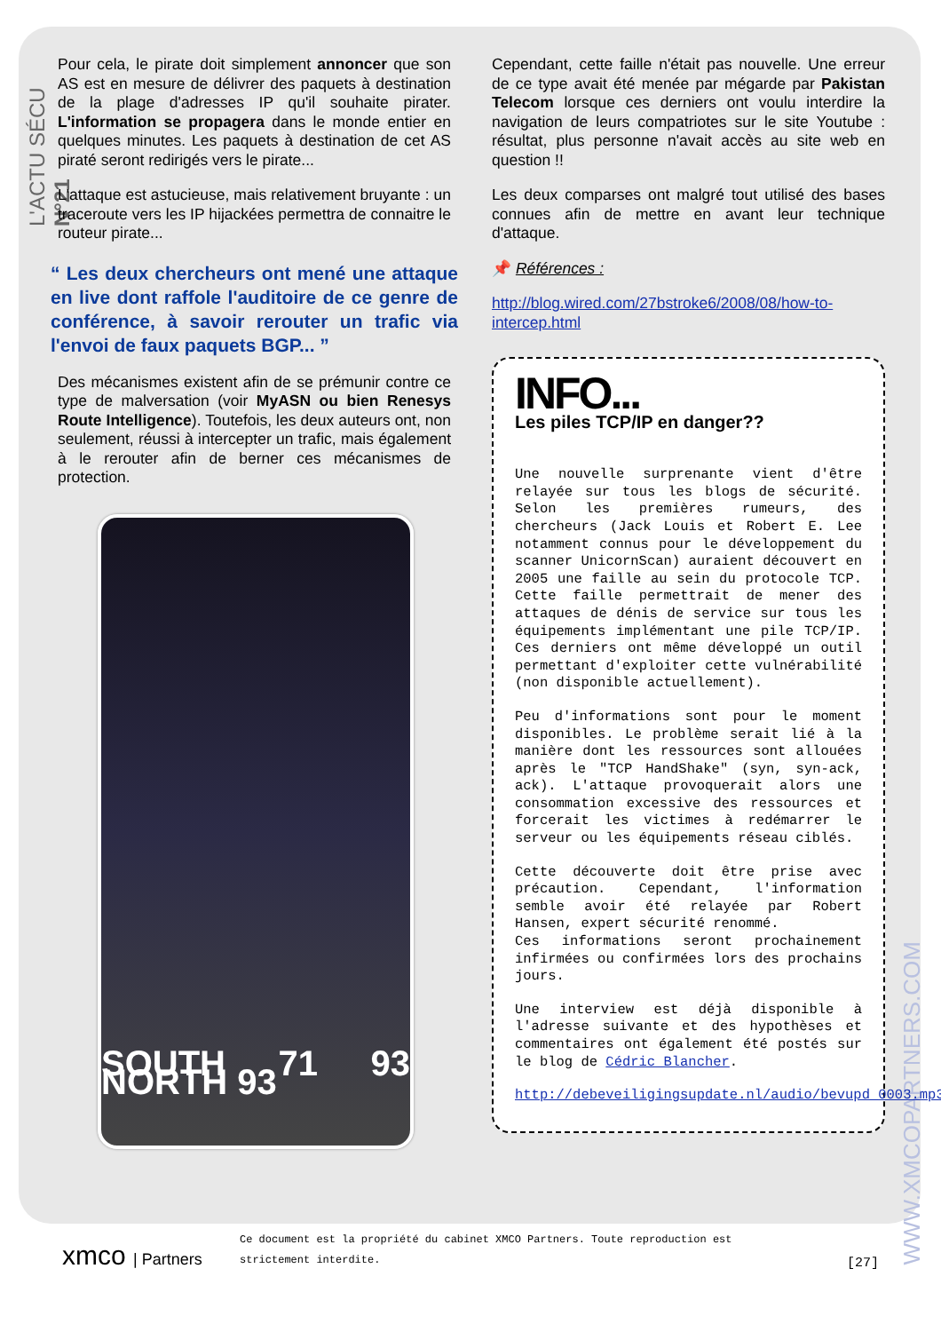L'ACTU SÉCU N°21
WWW.XMCOPARTNERS.COM
Pour cela, le pirate doit simplement annoncer que son AS est en mesure de délivrer des paquets à destination de la plage d'adresses IP qu'il souhaite pirater. L'information se propagera dans le monde entier en quelques minutes. Les paquets à destination de cet AS piraté seront redirigés vers le pirate...
L'attaque est astucieuse, mais relativement bruyante : un traceroute vers les IP hijackées permettra de connaitre le routeur pirate...
“ Les deux chercheurs ont mené une attaque en live dont raffole l'auditoire de ce genre de conférence, à savoir rerouter un trafic via l'envoi de faux paquets BGP... ”
Des mécanismes existent afin de se prémunir contre ce type de malversation (voir MyASN ou bien Renesys Route Intelligence). Toutefois, les deux auteurs ont, non seulement, réussi à intercepter un trafic, mais également à le rerouter afin de berner ces mécanismes de protection.
SOUTH 71 93 NORTH 93
Cependant, cette faille n'était pas nouvelle. Une erreur de ce type avait été menée par mégarde par Pakistan Telecom lorsque ces derniers ont voulu interdire la navigation de leurs compatriotes sur le site Youtube : résultat, plus personne n'avait accès au site web en question !!
Les deux comparses ont malgré tout utilisé des bases connues afin de mettre en avant leur technique d'attaque.
📌 Références :
http://blog.wired.com/27bstroke6/2008/08/how-to-intercep.html
INFO...
Les piles TCP/IP en danger??
Une nouvelle surprenante vient d'être relayée sur tous les blogs de sécurité. Selon les premières rumeurs, des chercheurs (Jack Louis et Robert E. Lee notamment connus pour le développement du scanner UnicornScan) auraient découvert en 2005 une faille au sein du protocole TCP. Cette faille permettrait de mener des attaques de dénis de service sur tous les équipements implémentant une pile TCP/IP. Ces derniers ont même développé un outil permettant d'exploiter cette vulnérabilité (non disponible actuellement).
Peu d'informations sont pour le moment disponibles. Le problème serait lié à la manière dont les ressources sont allouées après le "TCP HandShake" (syn, syn-ack, ack). L'attaque provoquerait alors une consommation excessive des ressources et forcerait les victimes à redémarrer le serveur ou les équipements réseau ciblés.
Cette découverte doit être prise avec précaution. Cependant, l'information semble avoir été relayée par Robert Hansen, expert sécurité renommé.
Ces informations seront prochainement infirmées ou confirmées lors des prochains jours.
Une interview est déjà disponible à l'adresse suivante et des hypothèses et commentaires ont également été postés sur le blog de Cédric Blancher.
http://debeveiligingsupdate.nl/audio/bevupd_0003.mp3
xmco | Partners
Ce document est la propriété du cabinet XMCO Partners. Toute reproduction est strictement interdite.
[27]